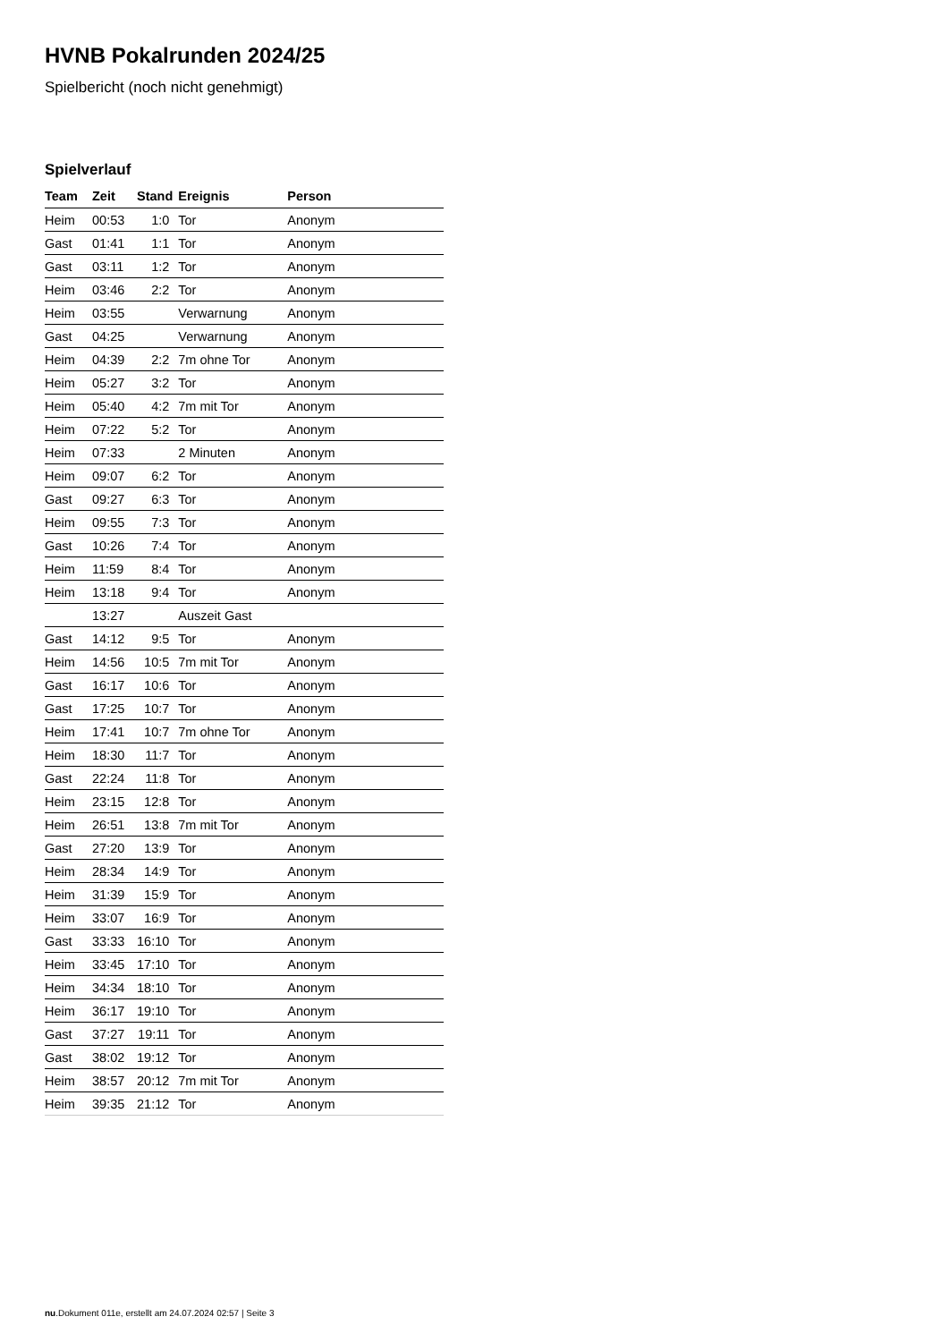HVNB Pokalrunden 2024/25
Spielbericht (noch nicht genehmigt)
Spielverlauf
| Team | Zeit | Stand | Ereignis | Person |
| --- | --- | --- | --- | --- |
| Heim | 00:53 | 1:0 | Tor | Anonym |
| Gast | 01:41 | 1:1 | Tor | Anonym |
| Gast | 03:11 | 1:2 | Tor | Anonym |
| Heim | 03:46 | 2:2 | Tor | Anonym |
| Heim | 03:55 | | Verwarnung | Anonym |
| Gast | 04:25 | | Verwarnung | Anonym |
| Heim | 04:39 | 2:2 | 7m ohne Tor | Anonym |
| Heim | 05:27 | 3:2 | Tor | Anonym |
| Heim | 05:40 | 4:2 | 7m mit Tor | Anonym |
| Heim | 07:22 | 5:2 | Tor | Anonym |
| Heim | 07:33 | | 2 Minuten | Anonym |
| Heim | 09:07 | 6:2 | Tor | Anonym |
| Gast | 09:27 | 6:3 | Tor | Anonym |
| Heim | 09:55 | 7:3 | Tor | Anonym |
| Gast | 10:26 | 7:4 | Tor | Anonym |
| Heim | 11:59 | 8:4 | Tor | Anonym |
| Heim | 13:18 | 9:4 | Tor | Anonym |
| | 13:27 | | Auszeit Gast | |
| Gast | 14:12 | 9:5 | Tor | Anonym |
| Heim | 14:56 | 10:5 | 7m mit Tor | Anonym |
| Gast | 16:17 | 10:6 | Tor | Anonym |
| Gast | 17:25 | 10:7 | Tor | Anonym |
| Heim | 17:41 | 10:7 | 7m ohne Tor | Anonym |
| Heim | 18:30 | 11:7 | Tor | Anonym |
| Gast | 22:24 | 11:8 | Tor | Anonym |
| Heim | 23:15 | 12:8 | Tor | Anonym |
| Heim | 26:51 | 13:8 | 7m mit Tor | Anonym |
| Gast | 27:20 | 13:9 | Tor | Anonym |
| Heim | 28:34 | 14:9 | Tor | Anonym |
| Heim | 31:39 | 15:9 | Tor | Anonym |
| Heim | 33:07 | 16:9 | Tor | Anonym |
| Gast | 33:33 | 16:10 | Tor | Anonym |
| Heim | 33:45 | 17:10 | Tor | Anonym |
| Heim | 34:34 | 18:10 | Tor | Anonym |
| Heim | 36:17 | 19:10 | Tor | Anonym |
| Gast | 37:27 | 19:11 | Tor | Anonym |
| Gast | 38:02 | 19:12 | Tor | Anonym |
| Heim | 38:57 | 20:12 | 7m mit Tor | Anonym |
| Heim | 39:35 | 21:12 | Tor | Anonym |
nu.Dokument 011e, erstellt am 24.07.2024 02:57 | Seite 3